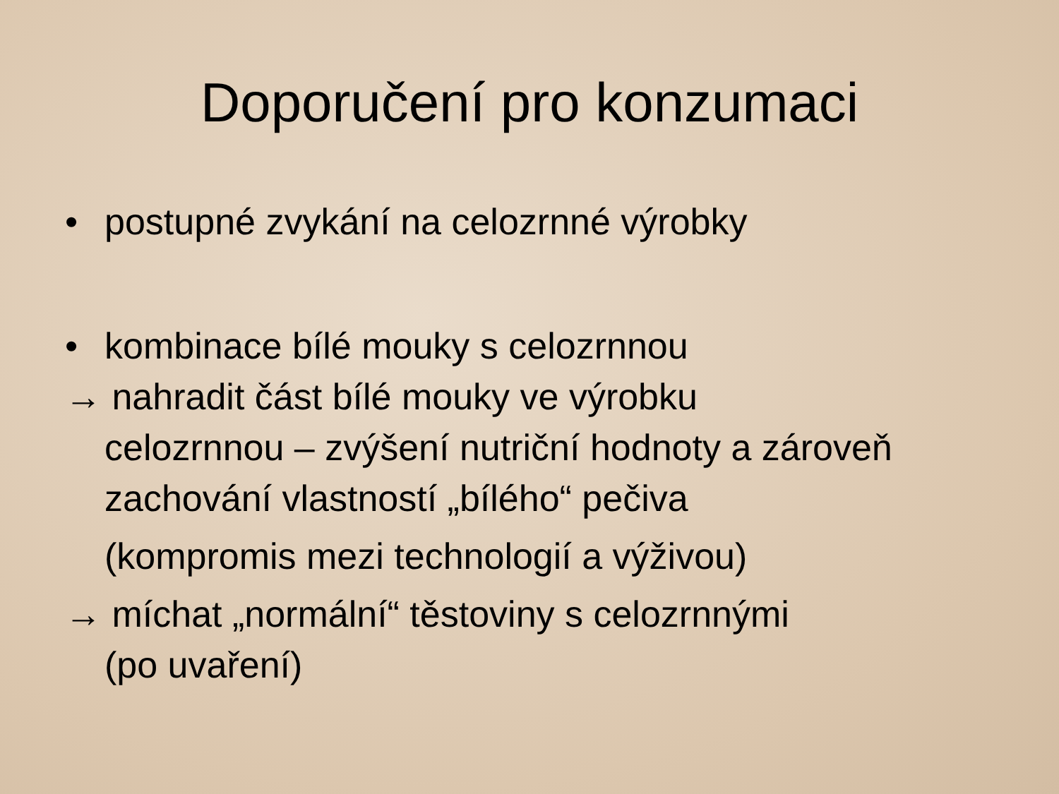Doporučení pro konzumaci
• postupné zvykání na celozrnné výrobky
• kombinace bílé mouky s celozrnnou
→ nahradit část bílé mouky ve výrobku
celozrnnou – zvýšení nutriční hodnoty a zároveň zachování vlastností „bílého“ pečiva
(kompromis mezi technologií a výživou)
→ míchat „normální“ těstoviny s celozrnnými
(po uvaření)